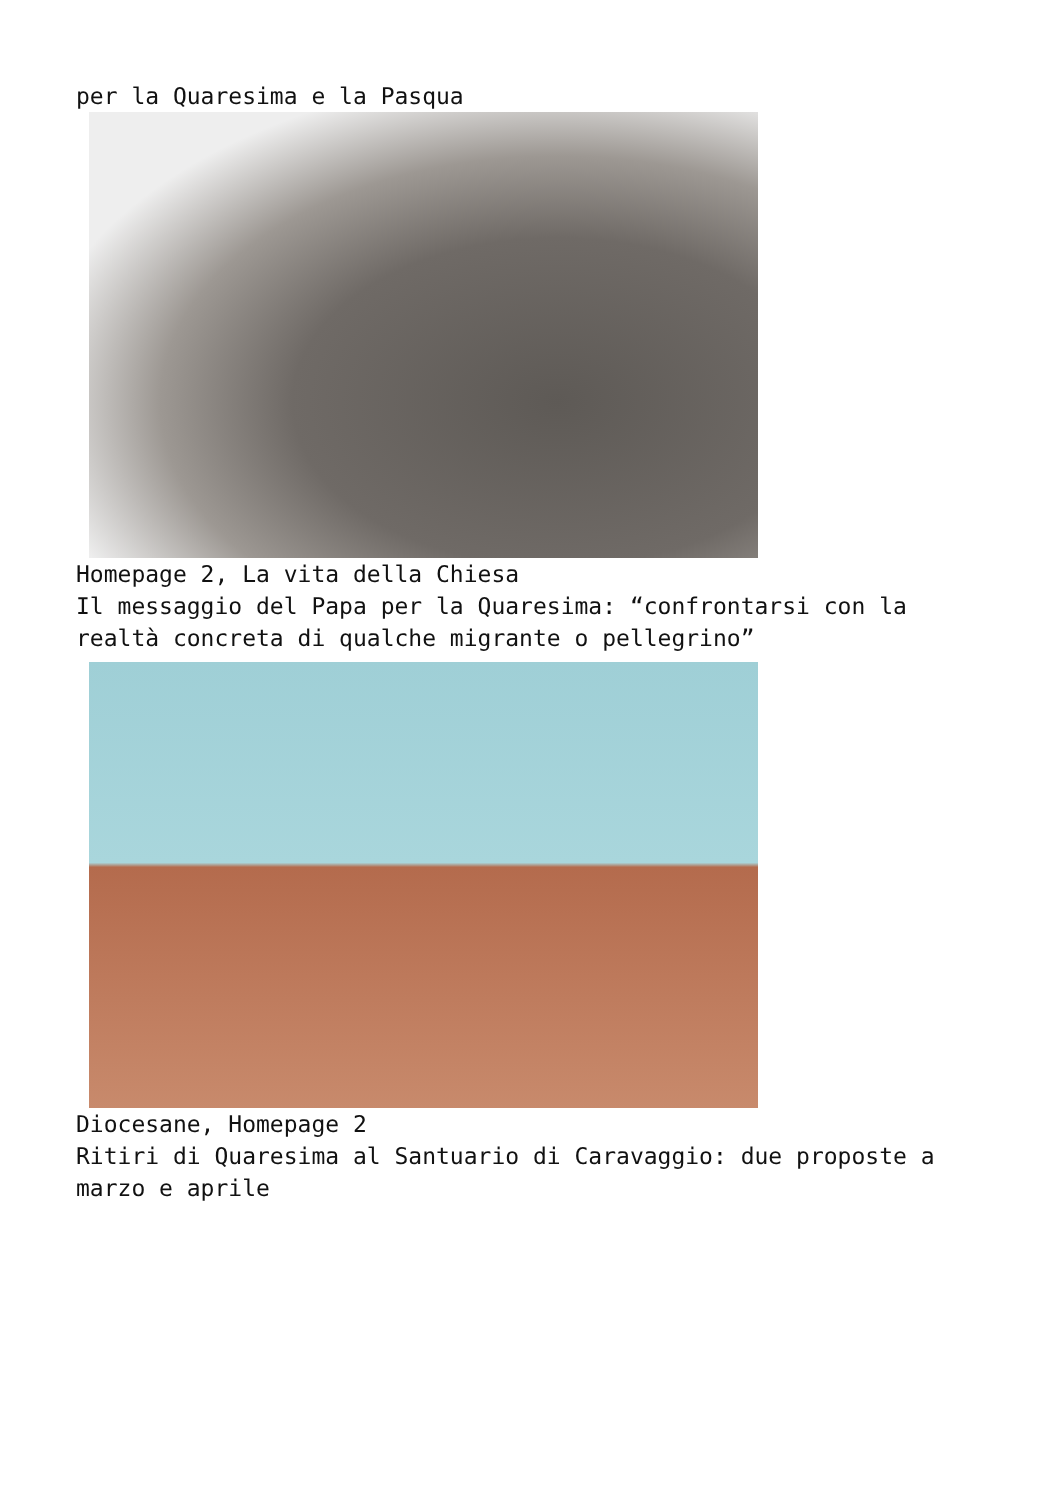per la Quaresima e la Pasqua
Homepage 2, La vita della Chiesa
Il messaggio del Papa per la Quaresima: “confrontarsi con la realtà concreta di qualche migrante o pellegrino”
Diocesane, Homepage 2
Ritiri di Quaresima al Santuario di Caravaggio: due proposte a marzo e aprile